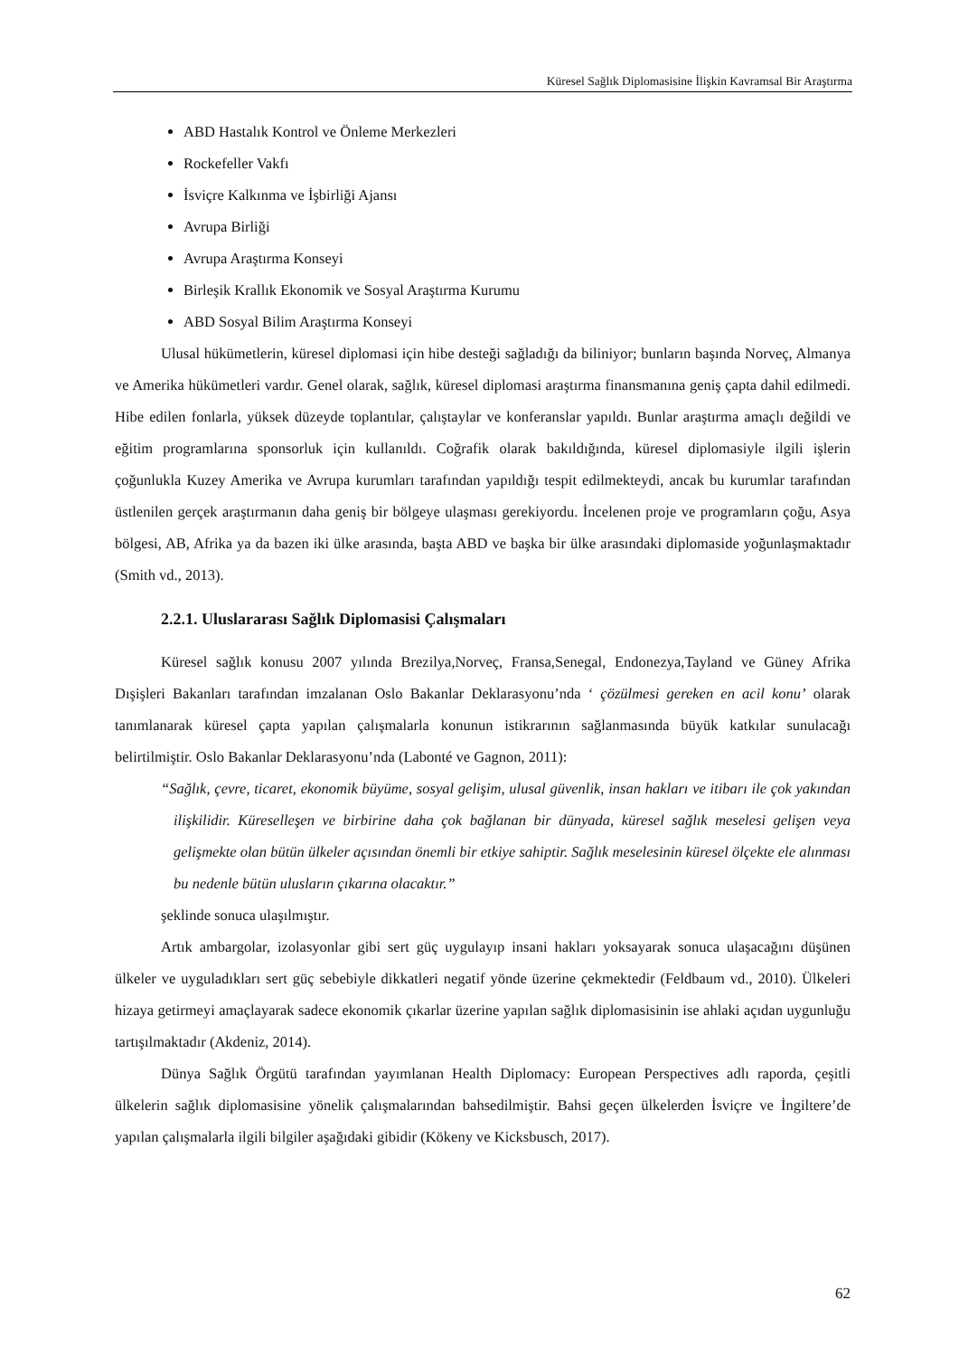Küresel Sağlık Diplomasisine İlişkin Kavramsal Bir Araştırma
ABD Hastalık Kontrol ve Önleme Merkezleri
Rockefeller Vakfı
İsviçre Kalkınma ve İşbirliği Ajansı
Avrupa Birliği
Avrupa Araştırma Konseyi
Birleşik Krallık Ekonomik ve Sosyal Araştırma Kurumu
ABD Sosyal Bilim Araştırma Konseyi
Ulusal hükümetlerin, küresel diplomasi için hibe desteği sağladığı da biliniyor; bunların başında Norveç, Almanya ve Amerika hükümetleri vardır. Genel olarak, sağlık, küresel diplomasi araştırma finansmanına geniş çapta dahil edilmedi. Hibe edilen fonlarla, yüksek düzeyde toplantılar, çalıştaylar ve konferanslar yapıldı. Bunlar araştırma amaçlı değildi ve eğitim programlarına sponsorluk için kullanıldı. Coğrafik olarak bakıldığında, küresel diplomasiyle ilgili işlerin çoğunlukla Kuzey Amerika ve Avrupa kurumları tarafından yapıldığı tespit edilmekteydi, ancak bu kurumlar tarafından üstlenilen gerçek araştırmanın daha geniş bir bölgeye ulaşması gerekiyordu. İncelenen proje ve programların çoğu, Asya bölgesi, AB, Afrika ya da bazen iki ülke arasında, başta ABD ve başka bir ülke arasındaki diplomaside yoğunlaşmaktadır (Smith vd., 2013).
2.2.1. Uluslararası Sağlık Diplomasisi Çalışmaları
Küresel sağlık konusu 2007 yılında Brezilya,Norveç, Fransa,Senegal, Endonezya,Tayland ve Güney Afrika Dışişleri Bakanları tarafından imzalanan Oslo Bakanlar Deklarasyonu’nda ‘ çözülmesi gereken en acil konu’ olarak tanımlanarak küresel çapta yapılan çalışmalarla konunun istikrarının sağlanmasında büyük katkılar sunulacağı belirtilmiştir. Oslo Bakanlar Deklarasyonu’nda (Labonté ve Gagnon, 2011):
“Sağlık, çevre, ticaret, ekonomik büyüme, sosyal gelişim, ulusal güvenlik, insan hakları ve itibarı ile çok yakından ilişkilidir. Küreselleşen ve birbirine daha çok bağlanan bir dünyada, küresel sağlık meselesi gelişen veya gelişmekte olan bütün ülkeler açısından önemli bir etkiye sahiptir. Sağlık meselesinin küresel ölçekte ele alınması bu nedenle bütün ulusların çıkarına olacaktır.”
şeklinde sonuca ulaşılmıştır.
Artık ambargolar, izolasyonlar gibi sert güç uygulayıp insani hakları yoksayarak sonuca ulaşacağını düşünen ülkeler ve uyguladıkları sert güç sebebiyle dikkatleri negatif yönde üzerine çekmektedir (Feldbaum vd., 2010). Ülkeleri hizaya getirmeyi amaçlayarak sadece ekonomik çıkarlar üzerine yapılan sağlık diplomasisinin ise ahlaki açıdan uygunluğu tartışılmaktadır (Akdeniz, 2014).
Dünya Sağlık Örgütü tarafından yayımlanan Health Diplomacy: European Perspectives adlı raporda, çeşitli ülkelerin sağlık diplomasisine yönelik çalışmalarından bahsedilmiştir. Bahsi geçen ülkelerden İsviçre ve İngiltere’de yapılan çalışmalarla ilgili bilgiler aşağıdaki gibidir (Kökeny ve Kicksbusch, 2017).
62